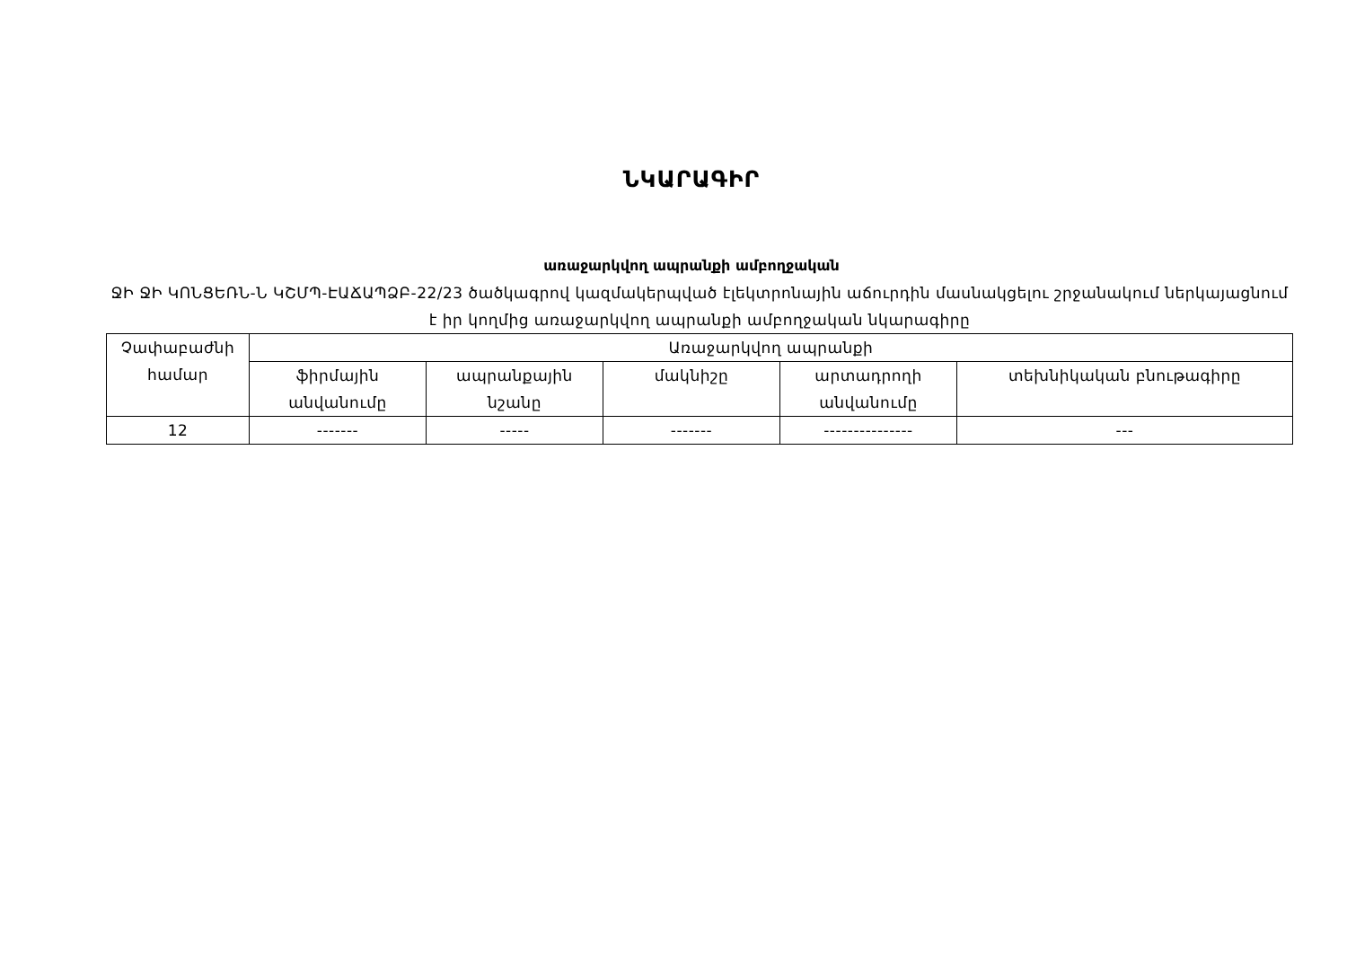ՆԿԱՐԱԳԻՐ
առաջարկվող ապրանքի ամբողջական
ՋԻ ՋԻ ԿՈՆՑԵՌՆ-Ն ԿՇՄՊ-ԷԱՃԱՊՁԲ-22/23 ծածկագրով կազմակերպված էլեկտրոնային աճուրդին մասնակցելու շրջանակում ներկայացնում է իր կողմից առաջարկվող ապրանքի ամբողջական նկարագիրը
| Չափաբաժնի համար | Առաջարկվող ապրանքի | | | | |
| --- | --- | --- | --- | --- | --- |
| | ֆիրմային անվանումը | ապրանքային նշանը | մակնիշը | արտադրողի անվանումը | տեխնիկական բնութագիրը |
| 12 | ------- | ----- | ------- | --------------- | --- |